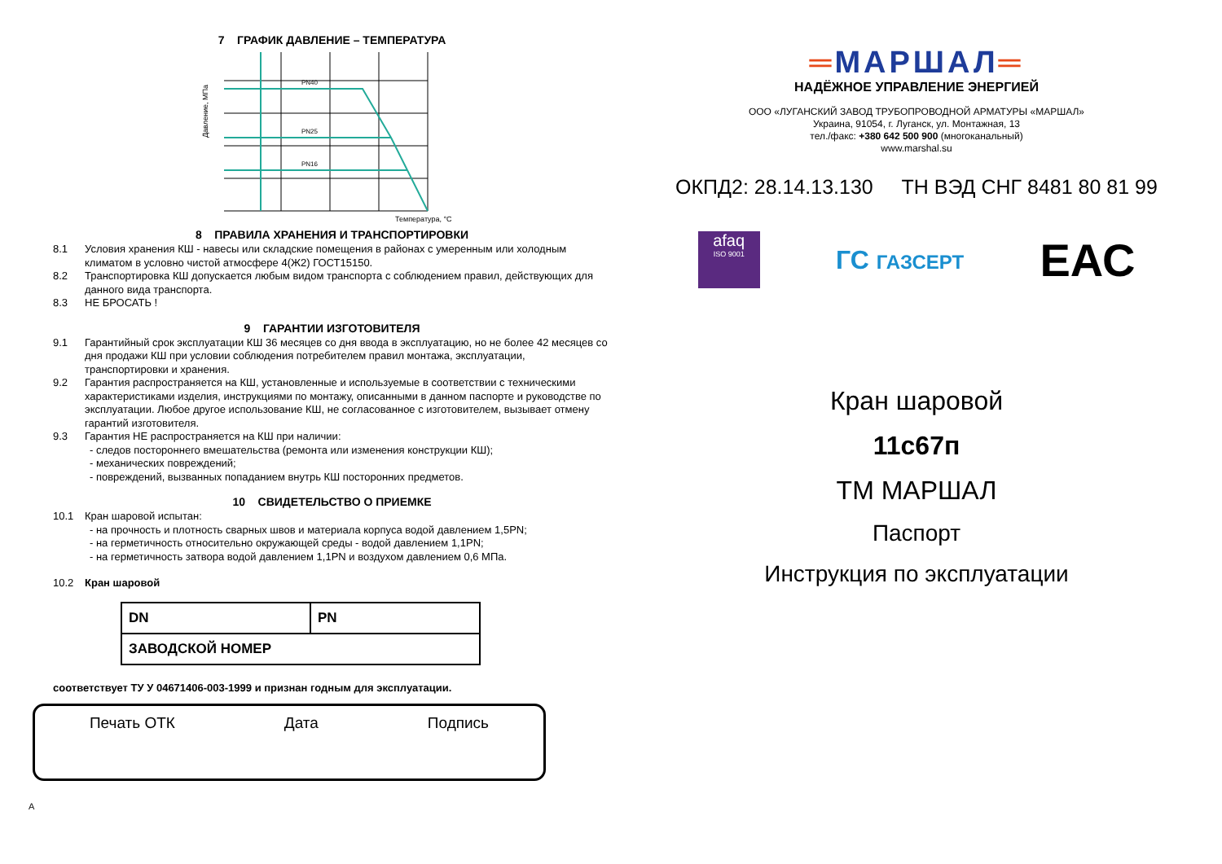7 ГРАФИК ДАВЛЕНИЕ – ТЕМПЕРАТУРА
Давление, МПа
PN40
PN25
PN16
Температура, °С
8 ПРАВИЛА ХРАНЕНИЯ И ТРАНСПОРТИРОВКИ
8.1 Условия хранения КШ - навесы или складские помещения в районах с умеренным или холодным климатом в условно чистой атмосфере 4(Ж2) ГОСТ15150.
8.2 Транспортировка КШ допускается любым видом транспорта с соблюдением правил, действующих для данного вида транспорта.
8.3 НЕ БРОСАТЬ !
9 ГАРАНТИИ ИЗГОТОВИТЕЛЯ
9.1 Гарантийный срок эксплуатации КШ 36 месяцев со дня ввода в эксплуатацию, но не более 42 месяцев со дня продажи КШ при условии соблюдения потребителем правил монтажа, эксплуатации, транспортировки и хранения.
9.2 Гарантия распространяется на КШ, установленные и используемые в соответствии с техническими характеристиками изделия, инструкциями по монтажу, описанными в данном паспорте и руководстве по эксплуатации. Любое другое использование КШ, не согласованное с изготовителем, вызывает отмену гарантий изготовителя.
9.3 Гарантия НЕ распространяется на КШ при наличии:
- следов постороннего вмешательства (ремонта или изменения конструкции КШ);
- механических повреждений;
- повреждений, вызванных попаданием внутрь КШ посторонних предметов.
10 СВИДЕТЕЛЬСТВО О ПРИЕМКЕ
10.1 Кран шаровой испытан:
- на прочность и плотность сварных швов и материала корпуса водой давлением 1,5PN;
- на герметичность относительно окружающей среды - водой давлением 1,1PN;
- на герметичность затвора водой давлением 1,1PN и воздухом давлением 0,6 МПа.
10.2 Кран шаровой
| DN | PN |
| ЗАВОДСКОЙ НОМЕР | |
соответствует ТУ У 04671406-003-1999 и признан годным для эксплуатации.
Печать ОТК Дата Подпись
А
═МАРШАЛ═
НАДЁЖНОЕ УПРАВЛЕНИЕ ЭНЕРГИЕЙ
ООО «ЛУГАНСКИЙ ЗАВОД ТРУБОПРОВОДНОЙ АРМАТУРЫ «МАРШАЛ»
Украина, 91054, г. Луганск, ул. Монтажная, 13
тел./факс: +380 642 500 900 (многоканальный)
www.marshal.su
ОКПД2: 28.14.13.130 ТН ВЭД СНГ 8481 80 81 99
afaq
ISO 9001
ГС ГАЗСЕРТ
ЕАС
Кран шаровой
11с67п
ТМ МАРШАЛ
Паспорт
Инструкция по эксплуатации